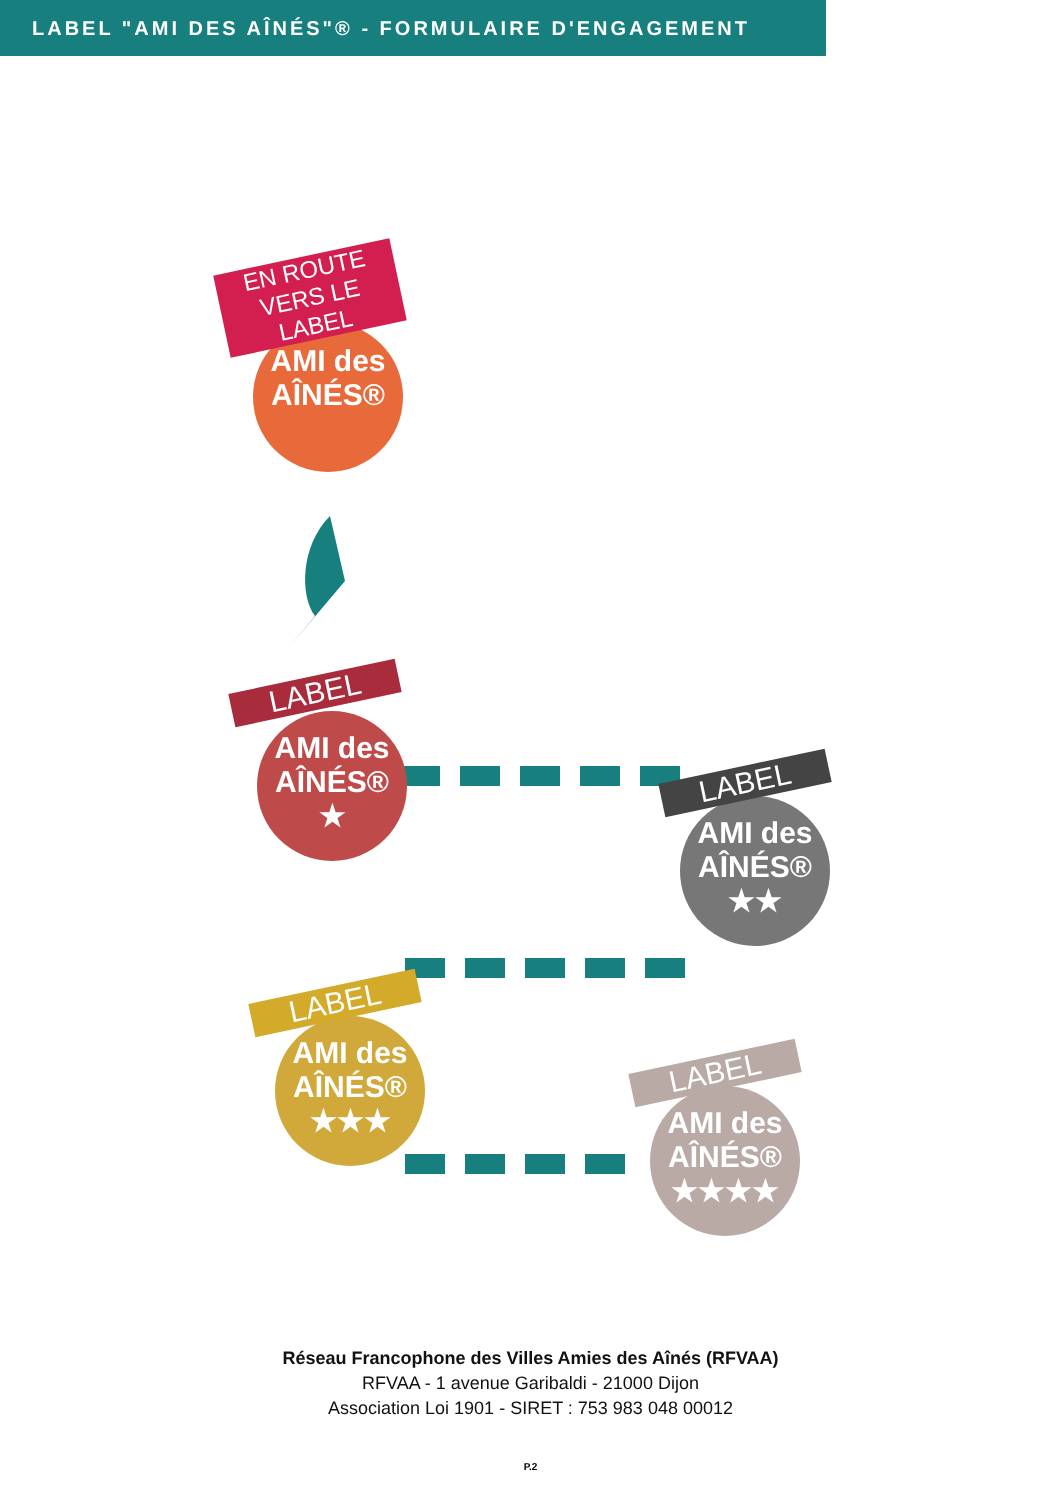LABEL "AMI DES AÎNÉS"® - FORMULAIRE D'ENGAGEMENT
AMI des AÎNÉS®
EN ROUTE VERS LE LABEL
AMI des AÎNÉS®
★
LABEL
AMI des AÎNÉS®
★★
LABEL
AMI des AÎNÉS®
★★★
LABEL
AMI des AÎNÉS®
★★★★
LABEL
Réseau Francophone des Villes Amies des Aînés (RFVAA)
RFVAA - 1 avenue Garibaldi - 21000 Dijon
Association Loi 1901 - SIRET : 753 983 048 00012
P.2